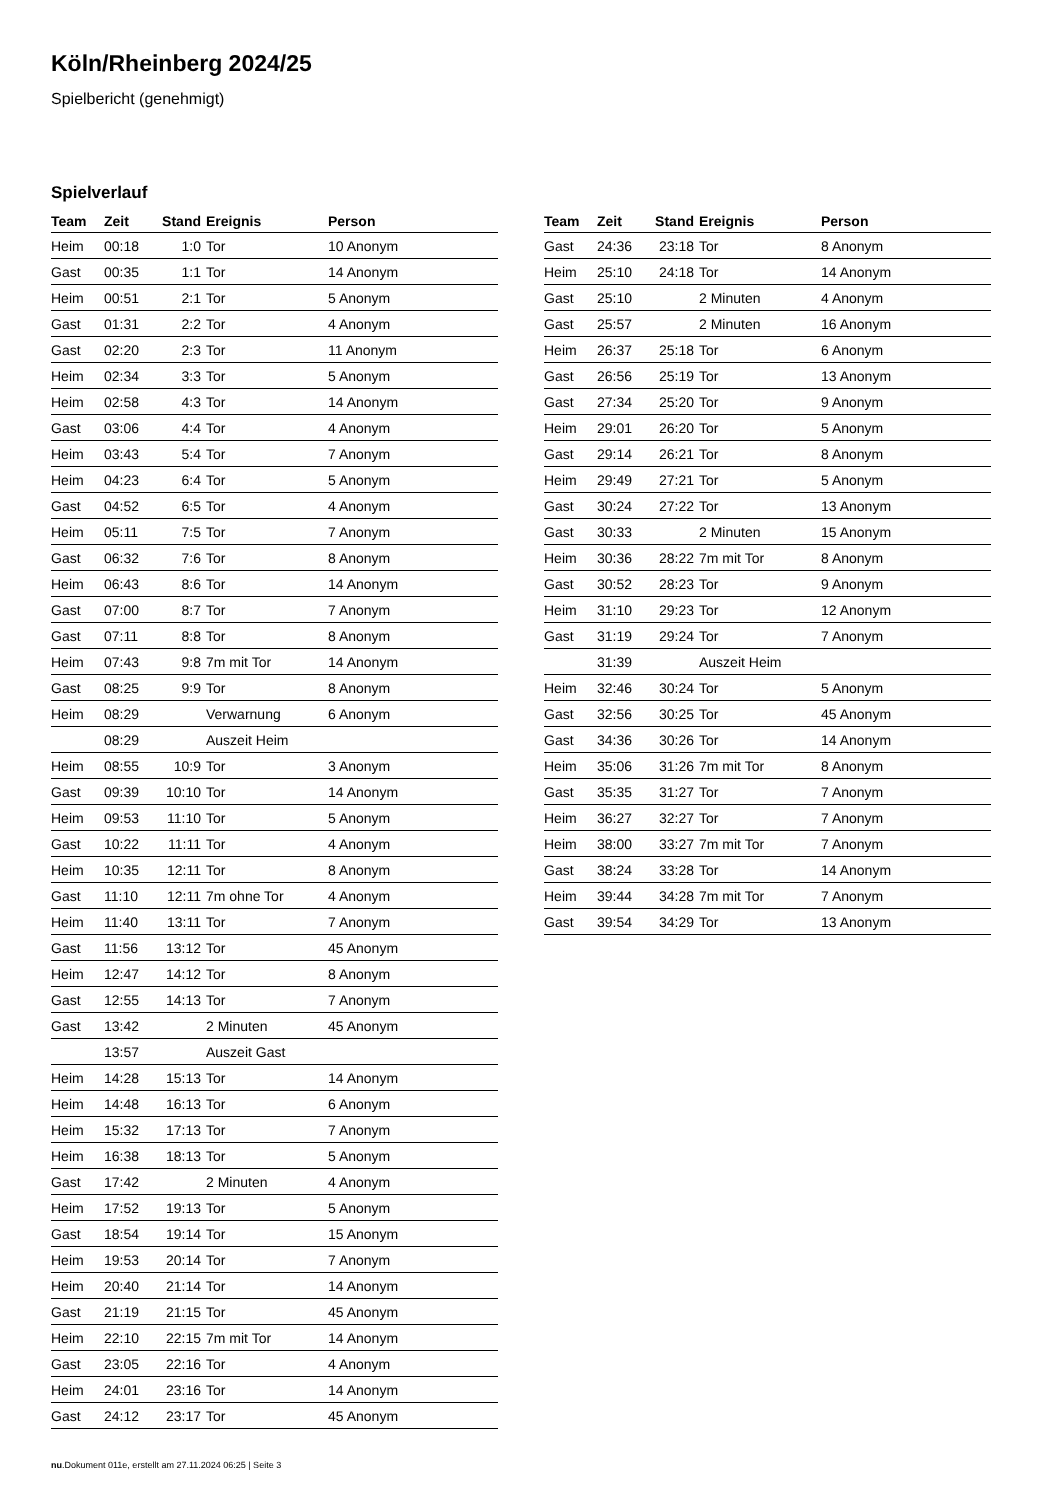Köln/Rheinberg 2024/25
Spielbericht (genehmigt)
Spielverlauf
| Team | Zeit | Stand | Ereignis | Person |
| --- | --- | --- | --- | --- |
| Heim | 00:18 | 1:0 | Tor | 10 Anonym |
| Gast | 00:35 | 1:1 | Tor | 14 Anonym |
| Heim | 00:51 | 2:1 | Tor | 5 Anonym |
| Gast | 01:31 | 2:2 | Tor | 4 Anonym |
| Gast | 02:20 | 2:3 | Tor | 11 Anonym |
| Heim | 02:34 | 3:3 | Tor | 5 Anonym |
| Heim | 02:58 | 4:3 | Tor | 14 Anonym |
| Gast | 03:06 | 4:4 | Tor | 4 Anonym |
| Heim | 03:43 | 5:4 | Tor | 7 Anonym |
| Heim | 04:23 | 6:4 | Tor | 5 Anonym |
| Gast | 04:52 | 6:5 | Tor | 4 Anonym |
| Heim | 05:11 | 7:5 | Tor | 7 Anonym |
| Gast | 06:32 | 7:6 | Tor | 8 Anonym |
| Heim | 06:43 | 8:6 | Tor | 14 Anonym |
| Gast | 07:00 | 8:7 | Tor | 7 Anonym |
| Gast | 07:11 | 8:8 | Tor | 8 Anonym |
| Heim | 07:43 | 9:8 | 7m mit Tor | 14 Anonym |
| Gast | 08:25 | 9:9 | Tor | 8 Anonym |
| Heim | 08:29 | | Verwarnung | 6 Anonym |
| | 08:29 | | Auszeit Heim | |
| Heim | 08:55 | 10:9 | Tor | 3 Anonym |
| Gast | 09:39 | 10:10 | Tor | 14 Anonym |
| Heim | 09:53 | 11:10 | Tor | 5 Anonym |
| Gast | 10:22 | 11:11 | Tor | 4 Anonym |
| Heim | 10:35 | 12:11 | Tor | 8 Anonym |
| Gast | 11:10 | 12:11 | 7m ohne Tor | 4 Anonym |
| Heim | 11:40 | 13:11 | Tor | 7 Anonym |
| Gast | 11:56 | 13:12 | Tor | 45 Anonym |
| Heim | 12:47 | 14:12 | Tor | 8 Anonym |
| Gast | 12:55 | 14:13 | Tor | 7 Anonym |
| Gast | 13:42 | | 2 Minuten | 45 Anonym |
| | 13:57 | | Auszeit Gast | |
| Heim | 14:28 | 15:13 | Tor | 14 Anonym |
| Heim | 14:48 | 16:13 | Tor | 6 Anonym |
| Heim | 15:32 | 17:13 | Tor | 7 Anonym |
| Heim | 16:38 | 18:13 | Tor | 5 Anonym |
| Gast | 17:42 | | 2 Minuten | 4 Anonym |
| Heim | 17:52 | 19:13 | Tor | 5 Anonym |
| Gast | 18:54 | 19:14 | Tor | 15 Anonym |
| Heim | 19:53 | 20:14 | Tor | 7 Anonym |
| Heim | 20:40 | 21:14 | Tor | 14 Anonym |
| Gast | 21:19 | 21:15 | Tor | 45 Anonym |
| Heim | 22:10 | 22:15 | 7m mit Tor | 14 Anonym |
| Gast | 23:05 | 22:16 | Tor | 4 Anonym |
| Heim | 24:01 | 23:16 | Tor | 14 Anonym |
| Gast | 24:12 | 23:17 | Tor | 45 Anonym |
| Team | Zeit | Stand | Ereignis | Person |
| --- | --- | --- | --- | --- |
| Gast | 24:36 | 23:18 | Tor | 8 Anonym |
| Heim | 25:10 | 24:18 | Tor | 14 Anonym |
| Gast | 25:10 | | 2 Minuten | 4 Anonym |
| Gast | 25:57 | | 2 Minuten | 16 Anonym |
| Heim | 26:37 | 25:18 | Tor | 6 Anonym |
| Gast | 26:56 | 25:19 | Tor | 13 Anonym |
| Gast | 27:34 | 25:20 | Tor | 9 Anonym |
| Heim | 29:01 | 26:20 | Tor | 5 Anonym |
| Gast | 29:14 | 26:21 | Tor | 8 Anonym |
| Heim | 29:49 | 27:21 | Tor | 5 Anonym |
| Gast | 30:24 | 27:22 | Tor | 13 Anonym |
| Gast | 30:33 | | 2 Minuten | 15 Anonym |
| Heim | 30:36 | 28:22 | 7m mit Tor | 8 Anonym |
| Gast | 30:52 | 28:23 | Tor | 9 Anonym |
| Heim | 31:10 | 29:23 | Tor | 12 Anonym |
| Gast | 31:19 | 29:24 | Tor | 7 Anonym |
| | 31:39 | | Auszeit Heim | |
| Heim | 32:46 | 30:24 | Tor | 5 Anonym |
| Gast | 32:56 | 30:25 | Tor | 45 Anonym |
| Gast | 34:36 | 30:26 | Tor | 14 Anonym |
| Heim | 35:06 | 31:26 | 7m mit Tor | 8 Anonym |
| Gast | 35:35 | 31:27 | Tor | 7 Anonym |
| Heim | 36:27 | 32:27 | Tor | 7 Anonym |
| Heim | 38:00 | 33:27 | 7m mit Tor | 7 Anonym |
| Gast | 38:24 | 33:28 | Tor | 14 Anonym |
| Heim | 39:44 | 34:28 | 7m mit Tor | 7 Anonym |
| Gast | 39:54 | 34:29 | Tor | 13 Anonym |
nu.Dokument 011e, erstellt am 27.11.2024 06:25 | Seite 3